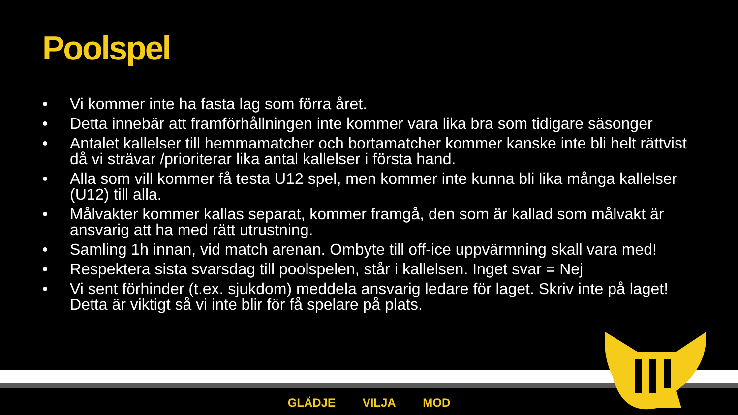Poolspel
• Vi kommer inte ha fasta lag som förra året.
• Detta innebär att framförhållningen inte kommer vara lika bra som tidigare säsonger
• Antalet kallelser till hemmamatcher och bortamatcher kommer kanske inte bli helt rättvist då vi strävar /prioriterar lika antal kallelser i första hand.
• Alla som vill kommer få testa U12 spel, men kommer inte kunna bli lika många kallelser (U12) till alla.
• Målvakter kommer kallas separat, kommer framgå, den som är kallad som målvakt är ansvarig att ha med rätt utrustning.
• Samling 1h innan, vid match arenan. Ombyte till off-ice uppvärmning skall vara med!
• Respektera sista svarsdag till poolspelen, står i kallelsen. Inget svar = Nej
• Vi sent förhinder (t.ex. sjukdom) meddela ansvarig ledare för laget. Skriv inte på laget! Detta är viktigt så vi inte blir för få spelare på plats.
GLÄDJE VILJA MOD